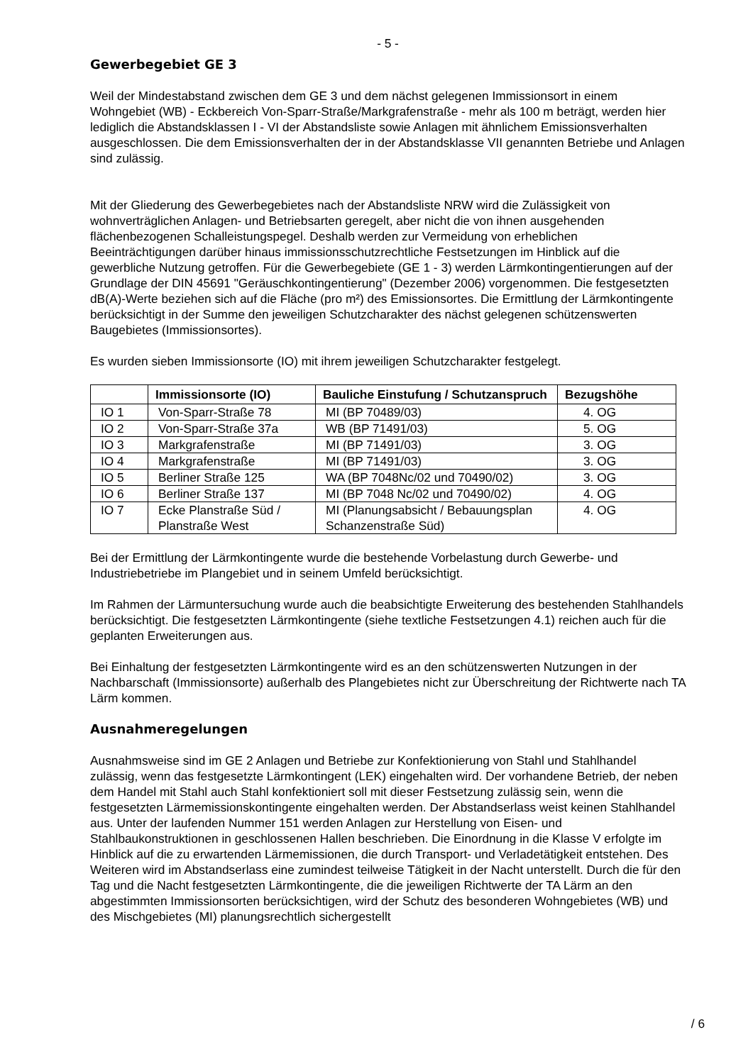- 5 -
Gewerbegebiet GE 3
Weil der Mindestabstand zwischen dem GE 3 und dem nächst gelegenen Immissionsort in einem Wohngebiet (WB) - Eckbereich Von-Sparr-Straße/Markgrafenstraße - mehr als 100 m beträgt, werden hier lediglich die Abstandsklassen I - VI der Abstandsliste sowie Anlagen mit ähnlichem Emissionsverhalten ausgeschlossen. Die dem Emissionsverhalten der in der Abstandsklasse VII genannten Betriebe und Anlagen sind zulässig.
Mit der Gliederung des Gewerbegebietes nach der Abstandsliste NRW wird die Zulässigkeit von wohnverträglichen Anlagen- und Betriebsarten geregelt, aber nicht die von ihnen ausgehenden flächenbezogenen Schalleistungspegel. Deshalb werden zur Vermeidung von erheblichen Beeinträchtigungen darüber hinaus immissionsschutzrechtliche Festsetzungen im Hinblick auf die gewerbliche Nutzung getroffen. Für die Gewerbegebiete (GE 1 - 3) werden Lärmkontingentierungen auf der Grundlage der DIN 45691 "Geräuschkontingentierung" (Dezember 2006) vorgenommen. Die festgesetzten dB(A)-Werte beziehen sich auf die Fläche (pro m²) des Emissionsortes. Die Ermittlung der Lärmkontingente berücksichtigt in der Summe den jeweiligen Schutzcharakter des nächst gelegenen schützenswerten Baugebietes (Immissionsortes).
Es wurden sieben Immissionsorte (IO) mit ihrem jeweiligen Schutzcharakter festgelegt.
| | Immissionsorte (IO) | Bauliche Einstufung / Schutzanspruch | Bezugshöhe |
| --- | --- | --- | --- |
| IO 1 | Von-Sparr-Straße 78 | MI (BP 70489/03) | 4. OG |
| IO 2 | Von-Sparr-Straße 37a | WB (BP 71491/03) | 5. OG |
| IO 3 | Markgrafenstraße | MI (BP 71491/03) | 3. OG |
| IO 4 | Markgrafenstraße | MI (BP 71491/03) | 3. OG |
| IO 5 | Berliner Straße 125 | WA (BP 7048Nc/02 und 70490/02) | 3. OG |
| IO 6 | Berliner Straße 137 | MI (BP 7048 Nc/02 und 70490/02) | 4. OG |
| IO 7 | Ecke Planstraße Süd / Planstraße West | MI (Planungsabsicht / Bebauungsplan Schanzenstraße Süd) | 4. OG |
Bei der Ermittlung der Lärmkontingente wurde die bestehende Vorbelastung durch Gewerbe- und Industriebetriebe im Plangebiet und in seinem Umfeld berücksichtigt.
Im Rahmen der Lärmuntersuchung wurde auch die beabsichtigte Erweiterung des bestehenden Stahlhandels berücksichtigt. Die festgesetzten Lärmkontingente (siehe textliche Festsetzungen 4.1) reichen auch für die geplanten Erweiterungen aus.
Bei Einhaltung der festgesetzten Lärmkontingente wird es an den schützenswerten Nutzungen in der Nachbarschaft (Immissionsorte) außerhalb des Plangebietes nicht zur Überschreitung der Richtwerte nach TA Lärm kommen.
Ausnahmeregelungen
Ausnahmsweise sind im GE 2 Anlagen und Betriebe zur Konfektionierung von Stahl und Stahlhandel zulässig, wenn das festgesetzte Lärmkontingent (LEK) eingehalten wird. Der vorhandene Betrieb, der neben dem Handel mit Stahl auch Stahl konfektioniert soll mit dieser Festsetzung zulässig sein, wenn die festgesetzten Lärmemissionskontingente eingehalten werden. Der Abstandserlass weist keinen Stahlhandel aus. Unter der laufenden Nummer 151 werden Anlagen zur Herstellung von Eisen- und Stahlbaukonstruktionen in geschlossenen Hallen beschrieben. Die Einordnung in die Klasse V erfolgte im Hinblick auf die zu erwartenden Lärmemissionen, die durch Transport- und Verladetätigkeit entstehen. Des Weiteren wird im Abstandserlass eine zumindest teilweise Tätigkeit in der Nacht unterstellt. Durch die für den Tag und die Nacht festgesetzten Lärmkontingente, die die jeweiligen Richtwerte der TA Lärm an den abgestimmten Immissionsorten berücksichtigen, wird der Schutz des besonderen Wohngebietes (WB) und des Mischgebietes (MI) planungsrechtlich sichergestellt
/ 6